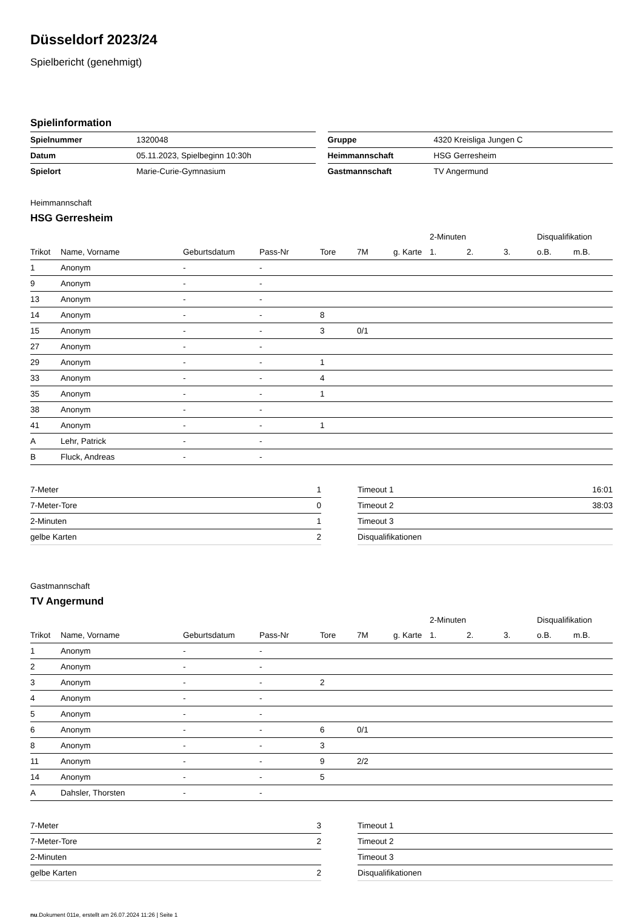Düsseldorf 2023/24
Spielbericht (genehmigt)
Spielinformation
| Spielnummer | 1320048 |
| Datum | 05.11.2023, Spielbeginn 10:30h |
| Spielort | Marie-Curie-Gymnasium |
| Gruppe | 4320 Kreisliga Jungen C |
| Heimmannschaft | HSG Gerresheim |
| Gastmannschaft | TV Angermund |
Heimmannschaft
HSG Gerresheim
| | | | | | | | 2-Minuten | | | Disqualifikation | |
| --- | --- | --- | --- | --- | --- | --- | --- | --- | --- | --- | --- |
| Trikot | Name, Vorname | Geburtsdatum | Pass-Nr | Tore | 7M | g. Karte | 1. | 2. | 3. | o.B. | m.B. |
| 1 | Anonym | - | - | | | | | | | | |
| 9 | Anonym | - | - | | | | | | | | |
| 13 | Anonym | - | - | | | | | | | | |
| 14 | Anonym | - | - | 8 | | | | | | | |
| 15 | Anonym | - | - | 3 | 0/1 | | | | | | |
| 27 | Anonym | - | - | | | | | | | | |
| 29 | Anonym | - | - | 1 | | | | | | | |
| 33 | Anonym | - | - | 4 | | | | | | | |
| 35 | Anonym | - | - | 1 | | | | | | | |
| 38 | Anonym | - | - | | | | | | | | |
| 41 | Anonym | - | - | 1 | | | | | | | |
| A | Lehr, Patrick | - | - | | | | | | | | |
| B | Fluck, Andreas | - | - | | | | | | | | |
| 7-Meter | 1 |
| 7-Meter-Tore | 0 |
| 2-Minuten | 1 |
| gelbe Karten | 2 |
| Timeout 1 | 16:01 |
| Timeout 2 | 38:03 |
| Timeout 3 | |
| Disqualifikationen | |
Gastmannschaft
TV Angermund
| | | | | | | | 2-Minuten | | | Disqualifikation | |
| --- | --- | --- | --- | --- | --- | --- | --- | --- | --- | --- | --- |
| Trikot | Name, Vorname | Geburtsdatum | Pass-Nr | Tore | 7M | g. Karte | 1. | 2. | 3. | o.B. | m.B. |
| 1 | Anonym | - | - | | | | | | | | |
| 2 | Anonym | - | - | | | | | | | | |
| 3 | Anonym | - | - | 2 | | | | | | | |
| 4 | Anonym | - | - | | | | | | | | |
| 5 | Anonym | - | - | | | | | | | | |
| 6 | Anonym | - | - | 6 | 0/1 | | | | | | |
| 8 | Anonym | - | - | 3 | | | | | | | |
| 11 | Anonym | - | - | 9 | 2/2 | | | | | | |
| 14 | Anonym | - | - | 5 | | | | | | | |
| A | Dahsler, Thorsten | - | - | | | | | | | | |
| 7-Meter | 3 |
| 7-Meter-Tore | 2 |
| 2-Minuten | |
| gelbe Karten | 2 |
| Timeout 1 | |
| Timeout 2 | |
| Timeout 3 | |
| Disqualifikationen | |
nu.Dokument 011e, erstellt am 26.07.2024 11:26 | Seite 1